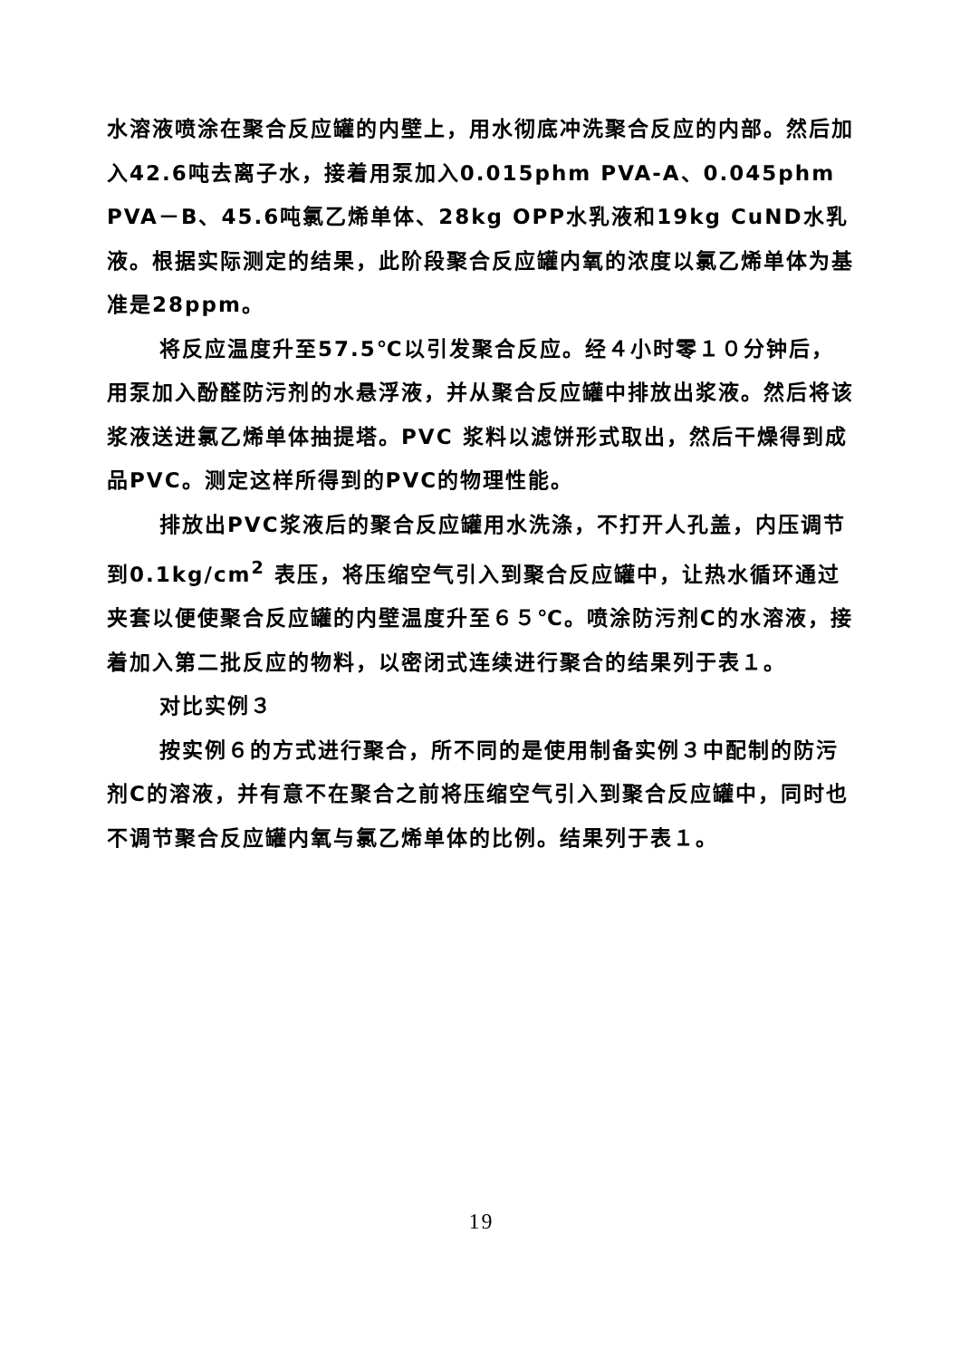水溶液喷涂在聚合反应罐的内壁上，用水彻底冲洗聚合反应的内部。然后加入42.6吨去离子水，接着用泵加入0.015phm PVA-A、0.045phm PVA－B、45.6吨氯乙烯单体、28kg OPP水乳液和19kg CuND水乳液。根据实际测定的结果，此阶段聚合反应罐内氧的浓度以氯乙烯单体为基准是28ppm。
将反应温度升至57.5℃以引发聚合反应。经４小时零１０分钟后，用泵加入酚醛防污剂的水悬浮液，并从聚合反应罐中排放出浆液。然后将该浆液送进氯乙烯单体抽提塔。PVC 浆料以滤饼形式取出，然后干燥得到成品PVC。测定这样所得到的PVC的物理性能。
排放出PVC浆液后的聚合反应罐用水洗涤，不打开人孔盖，内压调节到0.1kg/cm<sup>2</sup> 表压，将压缩空气引入到聚合反应罐中，让热水循环通过夹套以便使聚合反应罐的内壁温度升至６５℃。喷涂防污剂C的水溶液，接着加入第二批反应的物料，以密闭式连续进行聚合的结果列于表１。
对比实例３
按实例６的方式进行聚合，所不同的是使用制备实例３中配制的防污剂C的溶液，并有意不在聚合之前将压缩空气引入到聚合反应罐中，同时也不调节聚合反应罐内氧与氯乙烯单体的比例。结果列于表１。
19